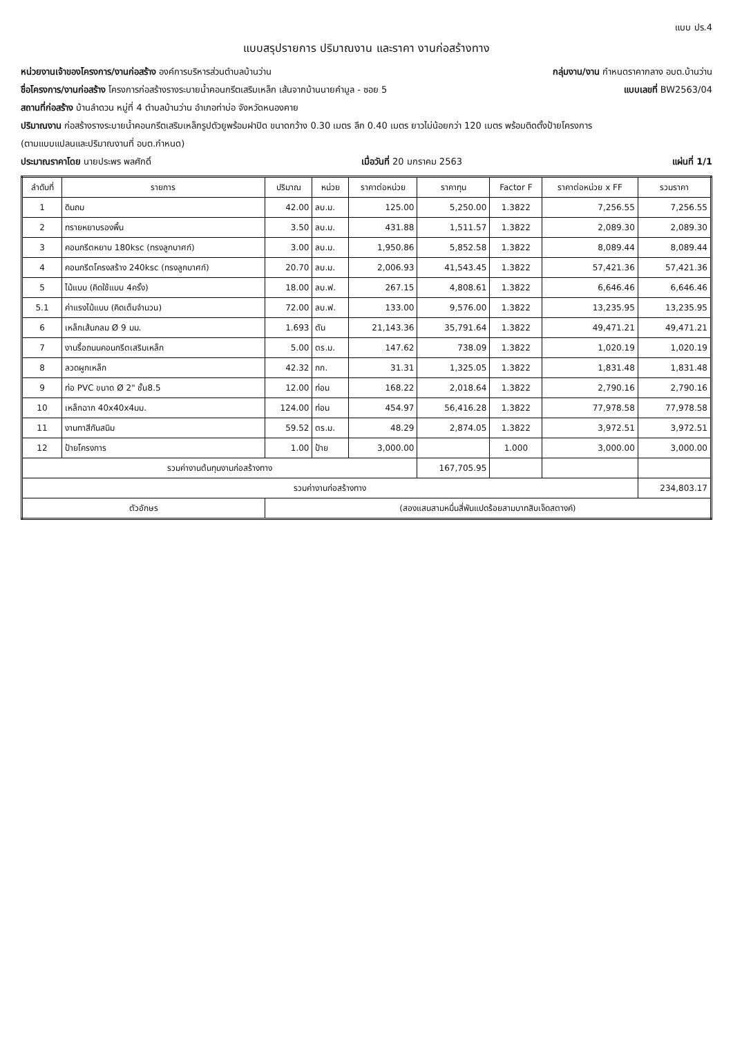แบบ ปร.4
แบบสรุปรายการ ปริมาณงาน และราคา งานก่อสร้างทาง
หน่วยงานเจ้าของโครงการ/งานก่อสร้าง องค์การบริหารส่วนตำบลบ้านว่าน กลุ่มงาน/งาน กำหนดราคากลาง อบต.บ้านว่าน
ชื่อโครงการ/งานก่อสร้าง โครงการก่อสร้างรางระบายน้ำคอนกรีตเสริมเหล็ก เส้นจากบ้านนายคำมูล - ซอย 5 แบบเลขที่ BW2563/04
สถานที่ก่อสร้าง บ้านลำดวน หมู่ที่ 4 ตำบลบ้านว่าน อำเภอท่าบ่อ จังหวัดหนองคาย
ปริมาณงาน ก่อสร้างรางระบายน้ำคอนกรีตเสริมเหล็กรูปตัวยูพร้อมฝาปิด ขนาดกว้าง 0.30 เมตร ลึก 0.40 เมตร ยาวไม่น้อยกว่า 120 เมตร พร้อมติดตั้งป้ายโครงการ
(ตามแบบแปลนและปริมาณงานที่ อบต.กำหนด)
ประมาณราคาโดย นายประพร พลศักดิ์ เมื่อวันที่ 20 มกราคม 2563 แผ่นที่ 1/1
| ลำดับที่ | รายการ | ปริมาณ | หน่วย | ราคาต่อหน่วย | ราคาทุน | Factor F | ราคาต่อหน่วย x FF | รวมราคา |
| --- | --- | --- | --- | --- | --- | --- | --- | --- |
| 1 | ดินถม | 42.00 | ลบ.ม. | 125.00 | 5,250.00 | 1.3822 | 7,256.55 | 7,256.55 |
| 2 | ทรายหยาบรองพื้น | 3.50 | ลบ.ม. | 431.88 | 1,511.57 | 1.3822 | 2,089.30 | 2,089.30 |
| 3 | คอนกรีตหยาบ 180ksc (ทรงลูกบาศก์) | 3.00 | ลบ.ม. | 1,950.86 | 5,852.58 | 1.3822 | 8,089.44 | 8,089.44 |
| 4 | คอนกรีตโครงสร้าง 240ksc (ทรงลูกบาศก์) | 20.70 | ลบ.ม. | 2,006.93 | 41,543.45 | 1.3822 | 57,421.36 | 57,421.36 |
| 5 | ไม้แบบ (คิดใช้แบบ 4ครั้ง) | 18.00 | ลบ.ฟ. | 267.15 | 4,808.61 | 1.3822 | 6,646.46 | 6,646.46 |
| 5.1 | ค่าแรงไม้แบบ (คิดเต็มจำนวน) | 72.00 | ลบ.ฟ. | 133.00 | 9,576.00 | 1.3822 | 13,235.95 | 13,235.95 |
| 6 | เหล็กเส้นกลม Ø 9 มม. | 1.693 | ตัน | 21,143.36 | 35,791.64 | 1.3822 | 49,471.21 | 49,471.21 |
| 7 | งานรื้อถนนคอนกรีตเสริมเหล็ก | 5.00 | ตร.ม. | 147.62 | 738.09 | 1.3822 | 1,020.19 | 1,020.19 |
| 8 | ลวดผูกเหล็ก | 42.32 | กก. | 31.31 | 1,325.05 | 1.3822 | 1,831.48 | 1,831.48 |
| 9 | ท่อ PVC ขนาด Ø 2" ชั้น8.5 | 12.00 | ท่อน | 168.22 | 2,018.64 | 1.3822 | 2,790.16 | 2,790.16 |
| 10 | เหล็กฉาก 40x40x4มม. | 124.00 | ท่อน | 454.97 | 56,416.28 | 1.3822 | 77,978.58 | 77,978.58 |
| 11 | งานทาสีกันสนิม | 59.52 | ตร.ม. | 48.29 | 2,874.05 | 1.3822 | 3,972.51 | 3,972.51 |
| 12 | ป้ายโครงการ | 1.00 | ป้าย | 3,000.00 | | 1.000 | 3,000.00 | 3,000.00 |
| รวมค่างานต้นทุนงานก่อสร้างทาง | | | | | 167,705.95 | | | |
| รวมค่างานก่อสร้างทาง | | | | | | | | 234,803.17 |
| ตัวอักษร | | (สองแสนสามหมื่นสี่พันแปดร้อยสามบาทสิบเจ็ดสตางค์) | | | | | | |